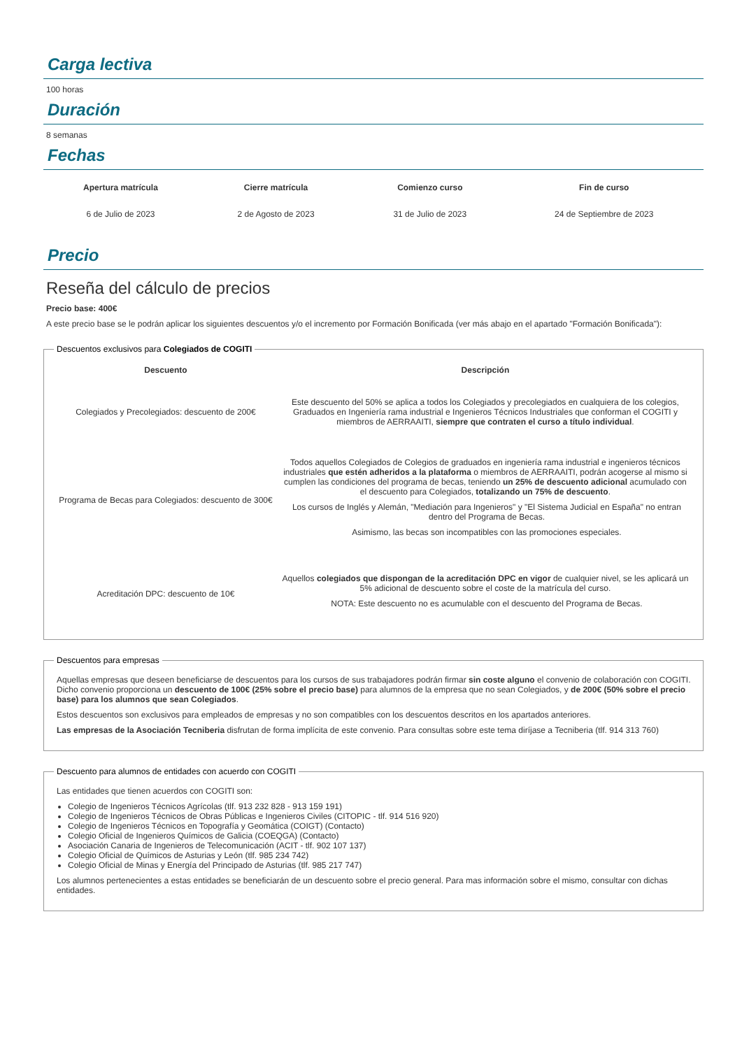Carga lectiva
100 horas
Duración
8 semanas
Fechas
| Apertura matrícula | Cierre matrícula | Comienzo curso | Fin de curso |
| --- | --- | --- | --- |
| 6 de Julio de 2023 | 2 de Agosto de 2023 | 31 de Julio de 2023 | 24 de Septiembre de 2023 |
Precio
Reseña del cálculo de precios
Precio base: 400€
A este precio base se le podrán aplicar los siguientes descuentos y/o el incremento por Formación Bonificada (ver más abajo en el apartado "Formación Bonificada"):
Descuentos exclusivos para Colegiados de COGITI
| Descuento | Descripción |
| --- | --- |
| Colegiados y Precolegiados: descuento de 200€ | Este descuento del 50% se aplica a todos los Colegiados y precolegiados en cualquiera de los colegios, Graduados en Ingeniería rama industrial e Ingenieros Técnicos Industriales que conforman el COGITI y miembros de AERRAAITI, siempre que contraten el curso a título individual . |
| Programa de Becas para Colegiados: descuento de 300€ | Todos aquellos Colegiados de Colegios de graduados en ingeniería rama industrial e ingenieros técnicos industriales que estén adheridos a la plataforma o miembros de AERRAAITI, podrán acogerse al mismo si cumplen las condiciones del programa de becas , teniendo un 25% de descuento adicional acumulado con el descuento para Colegiados, totalizando un 75% de descuento . Los cursos de Inglés y Alemán, "Mediación para Ingenieros" y "El Sistema Judicial en España" no entran dentro del Programa de Becas. Asimismo, las becas son incompatibles con las promociones especiales. |
| Acreditación DPC: descuento de 10€ | Aquellos colegiados que dispongan de la acreditación DPC en vigor de cualquier nivel, se les aplicará un 5% adicional de descuento sobre el coste de la matrícula del curso. NOTA: Este descuento no es acumulable con el descuento del Programa de Becas. |
Descuentos para empresas
Aquellas empresas que deseen beneficiarse de descuentos para los cursos de sus trabajadores podrán firmar sin coste alguno el convenio de colaboración con COGITI. Dicho convenio proporciona un descuento de 100€ (25% sobre el precio base) para alumnos de la empresa que no sean Colegiados, y de 200€ (50% sobre el precio base) para los alumnos que sean Colegiados.
Estos descuentos son exclusivos para empleados de empresas y no son compatibles con los descuentos descritos en los apartados anteriores.
Las empresas de la Asociación Tecniberia disfrutan de forma implícita de este convenio. Para consultas sobre este tema diríjase a Tecniberia (tlf. 914 313 760)
Descuento para alumnos de entidades con acuerdo con COGITI
Las entidades que tienen acuerdos con COGITI son:
Colegio de Ingenieros Técnicos Agrícolas (tlf. 913 232 828 - 913 159 191)
Colegio de Ingenieros Técnicos de Obras Públicas e Ingenieros Civiles (CITOPIC - tlf. 914 516 920)
Colegio de Ingenieros Técnicos en Topografía y Geomática (COIGT) (Contacto)
Colegio Oficial de Ingenieros Químicos de Galicia (COEQGA) (Contacto)
Asociación Canaria de Ingenieros de Telecomunicación (ACIT - tlf. 902 107 137)
Colegio Oficial de Químicos de Asturias y León (tlf. 985 234 742)
Colegio Oficial de Minas y Energía del Principado de Asturias (tlf. 985 217 747)
Los alumnos pertenecientes a estas entidades se beneficiarán de un descuento sobre el precio general. Para mas información sobre el mismo, consultar con dichas entidades.